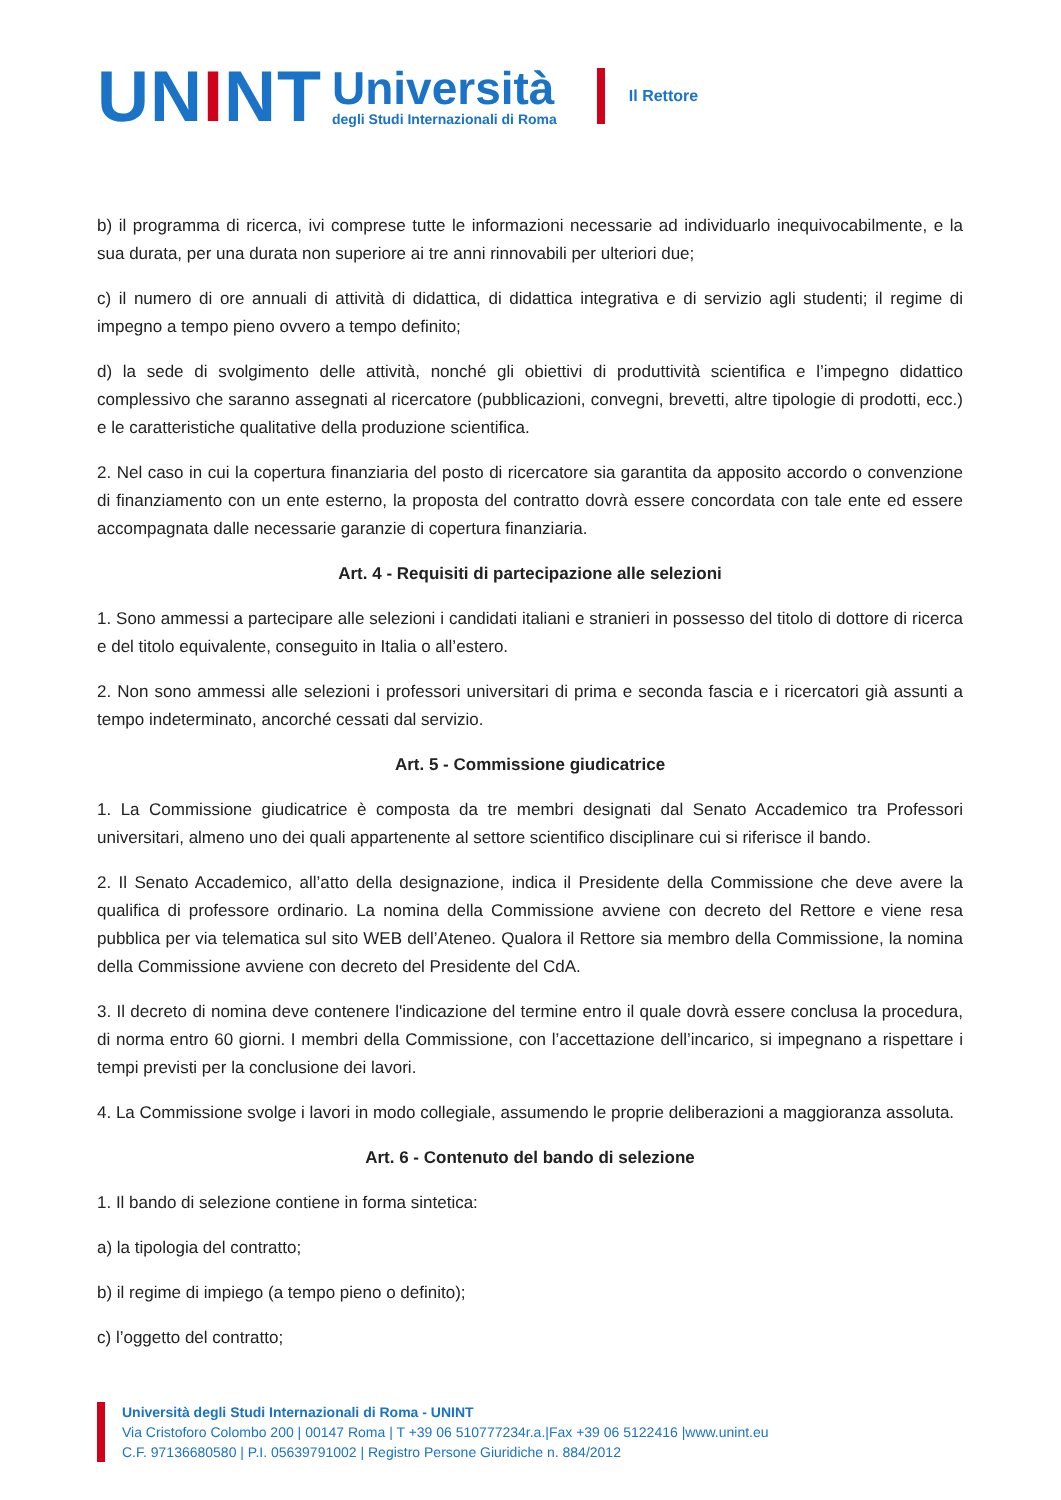UNINT
Università
degli Studi Internazionali di Roma
Il Rettore
b) il programma di ricerca, ivi comprese tutte le informazioni necessarie ad individuarlo inequivocabilmente, e la sua durata, per una durata non superiore ai tre anni rinnovabili per ulteriori due;
c) il numero di ore annuali di attività di didattica, di didattica integrativa e di servizio agli studenti; il regime di impegno a tempo pieno ovvero a tempo definito;
d) la sede di svolgimento delle attività, nonché gli obiettivi di produttività scientifica e l’impegno didattico complessivo che saranno assegnati al ricercatore (pubblicazioni, convegni, brevetti, altre tipologie di prodotti, ecc.) e le caratteristiche qualitative della produzione scientifica.
2. Nel caso in cui la copertura finanziaria del posto di ricercatore sia garantita da apposito accordo o convenzione di finanziamento con un ente esterno, la proposta del contratto dovrà essere concordata con tale ente ed essere accompagnata dalle necessarie garanzie di copertura finanziaria.
Art. 4 - Requisiti di partecipazione alle selezioni
1. Sono ammessi a partecipare alle selezioni i candidati italiani e stranieri in possesso del titolo di dottore di ricerca e del titolo equivalente, conseguito in Italia o all’estero.
2. Non sono ammessi alle selezioni i professori universitari di prima e seconda fascia e i ricercatori già assunti a tempo indeterminato, ancorché cessati dal servizio.
Art. 5 - Commissione giudicatrice
1. La Commissione giudicatrice è composta da tre membri designati dal Senato Accademico tra Professori universitari, almeno uno dei quali appartenente al settore scientifico disciplinare cui si riferisce il bando.
2. Il Senato Accademico, all’atto della designazione, indica il Presidente della Commissione che deve avere la qualifica di professore ordinario. La nomina della Commissione avviene con decreto del Rettore e viene resa pubblica per via telematica sul sito WEB dell’Ateneo. Qualora il Rettore sia membro della Commissione, la nomina della Commissione avviene con decreto del Presidente del CdA.
3. Il decreto di nomina deve contenere l'indicazione del termine entro il quale dovrà essere conclusa la procedura, di norma entro 60 giorni. I membri della Commissione, con l’accettazione dell’incarico, si impegnano a rispettare i tempi previsti per la conclusione dei lavori.
4. La Commissione svolge i lavori in modo collegiale, assumendo le proprie deliberazioni a maggioranza assoluta.
Art. 6 - Contenuto del bando di selezione
1. Il bando di selezione contiene in forma sintetica:
a) la tipologia del contratto;
b) il regime di impiego (a tempo pieno o definito);
c) l’oggetto del contratto;
Università degli Studi Internazionali di Roma - UNINT
Via Cristoforo Colombo 200 | 00147 Roma | T +39 06 510777234r.a.|Fax +39 06 5122416 |www.unint.eu
C.F. 97136680580 | P.I. 05639791002 | Registro Persone Giuridiche n. 884/2012